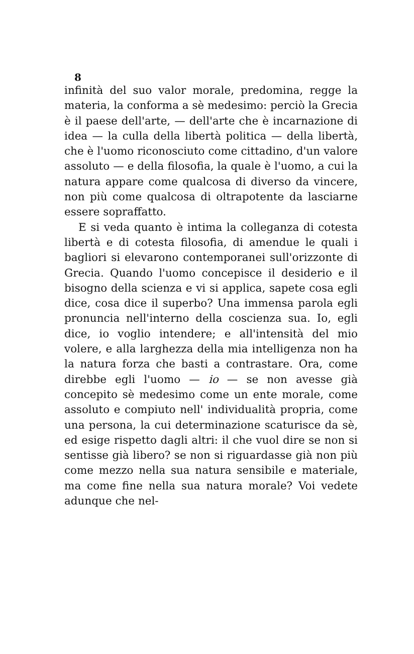8
infinità del suo valor morale, predomina, regge la materia, la conforma a sè medesimo: perciò la Grecia è il paese dell'arte, — dell'arte che è incarnazione di idea — la culla della libertà politica — della libertà, che è l'uomo riconosciuto come cittadino, d'un valore assoluto — e della filosofia, la quale è l'uomo, a cui la natura appare come qualcosa di diverso da vincere, non più come qualcosa di oltrapotente da lasciarne essere sopraffatto.
E si veda quanto è intima la colleganza di cotesta libertà e di cotesta filosofia, di amendue le quali i bagliori si elevarono contemporanei sull'orizzonte di Grecia. Quando l'uomo concepisce il desiderio e il bisogno della scienza e vi si applica, sapete cosa egli dice, cosa dice il superbo? Una immensa parola egli pronuncia nell'interno della coscienza sua. Io, egli dice, io voglio intendere; e all'intensità del mio volere, e alla larghezza della mia intelligenza non ha la natura forza che basti a contrastare. Ora, come direbbe egli l'uomo — io — se non avesse già concepito sè medesimo come un ente morale, come assoluto e compiuto nell' individualità propria, come una persona, la cui determinazione scaturisce da sè, ed esige rispetto dagli altri: il che vuol dire se non si sentisse già libero? se non si riguardasse già non più come mezzo nella sua natura sensibile e materiale, ma come fine nella sua natura morale? Voi vedete adunque che nel-